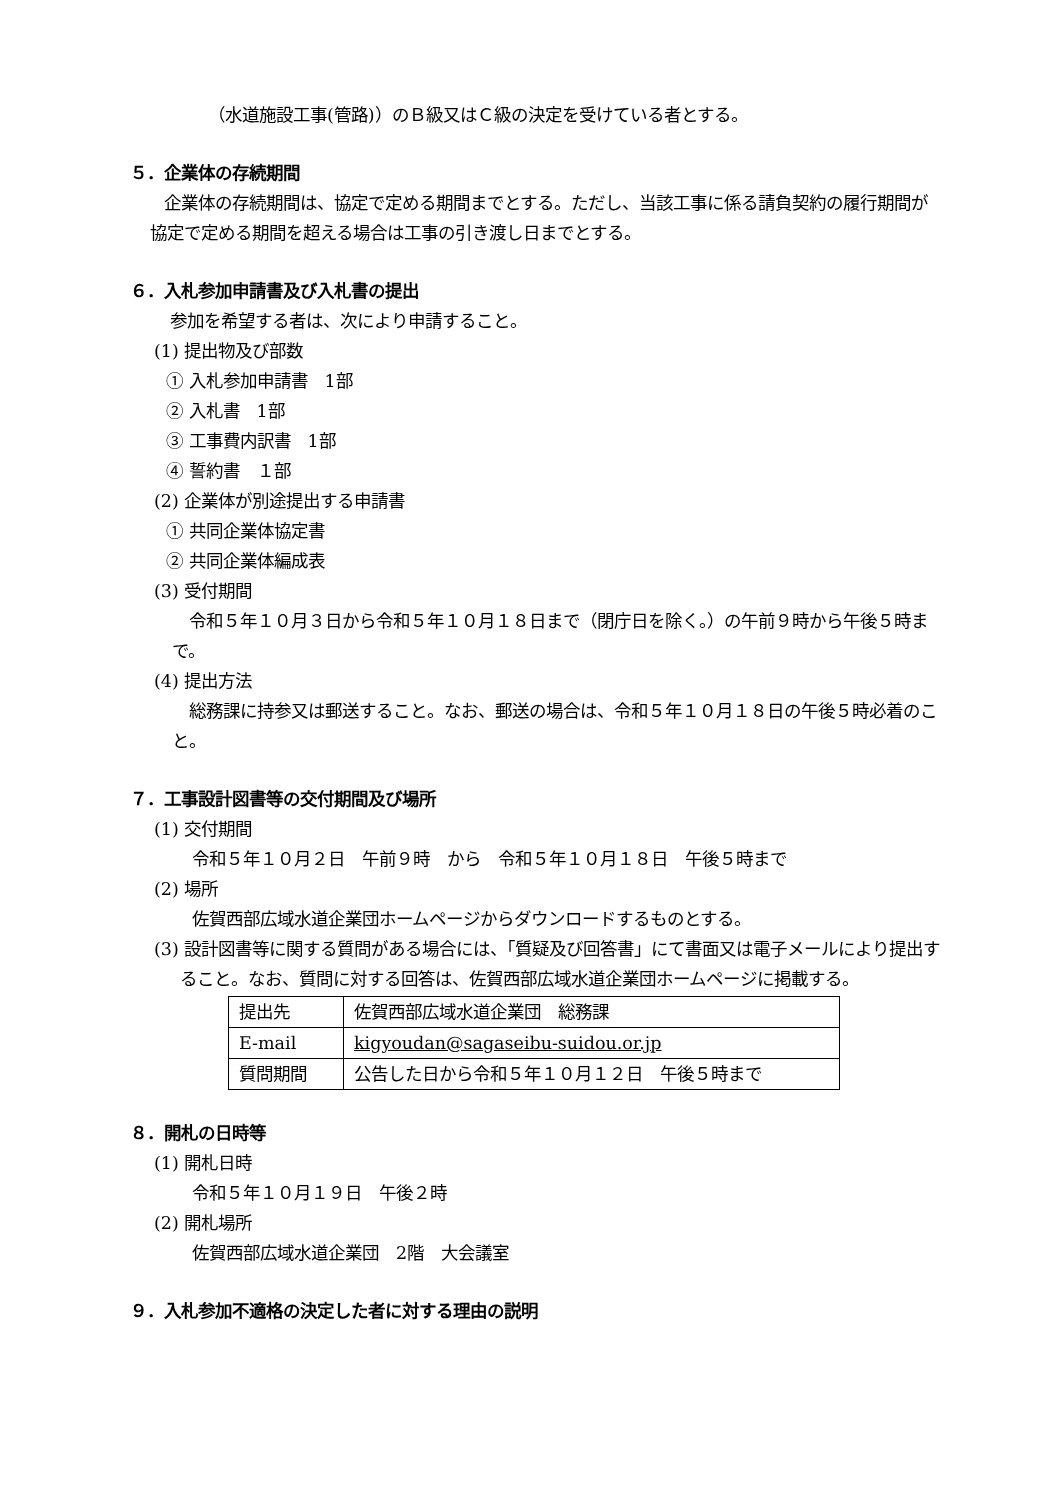（水道施設工事(管路)）のＢ級又はＣ級の決定を受けている者とする。
５．企業体の存続期間
　　企業体の存続期間は、協定で定める期間までとする。ただし、当該工事に係る請負契約の履行期間が協定で定める期間を超える場合は工事の引き渡し日までとする。
６．入札参加申請書及び入札書の提出
参加を希望する者は、次により申請すること。
(1) 提出物及び部数
① 入札参加申請書　1部
② 入札書　1部
③ 工事費内訳書　1部
④ 誓約書　１部
(2) 企業体が別途提出する申請書
① 共同企業体協定書
② 共同企業体編成表
(3) 受付期間
　令和５年１０月３日から令和５年１０月１８日まで（閉庁日を除く。）の午前９時から午後５時まで。
(4) 提出方法
　総務課に持参又は郵送すること。なお、郵送の場合は、令和５年１０月１８日の午後５時必着のこと。
７．工事設計図書等の交付期間及び場所
(1) 交付期間
令和５年１０月２日　午前９時　から　令和５年１０月１８日　午後５時まで
(2) 場所
佐賀西部広域水道企業団ホームページからダウンロードするものとする。
(3) 設計図書等に関する質問がある場合には、「質疑及び回答書」にて書面又は電子メールにより提出すること。なお、質問に対する回答は、佐賀西部広域水道企業団ホームページに掲載する。
| 提出先 | 佐賀西部広域水道企業団 総務課 |
| E-mail | kigyoudan@sagaseibu-suidou.or.jp |
| 質問期間 | 公告した日から令和５年１０月１２日 午後５時まで |
８．開札の日時等
(1) 開札日時
令和５年１０月１９日　午後２時
(2) 開札場所
佐賀西部広域水道企業団　2階　大会議室
９．入札参加不適格の決定した者に対する理由の説明